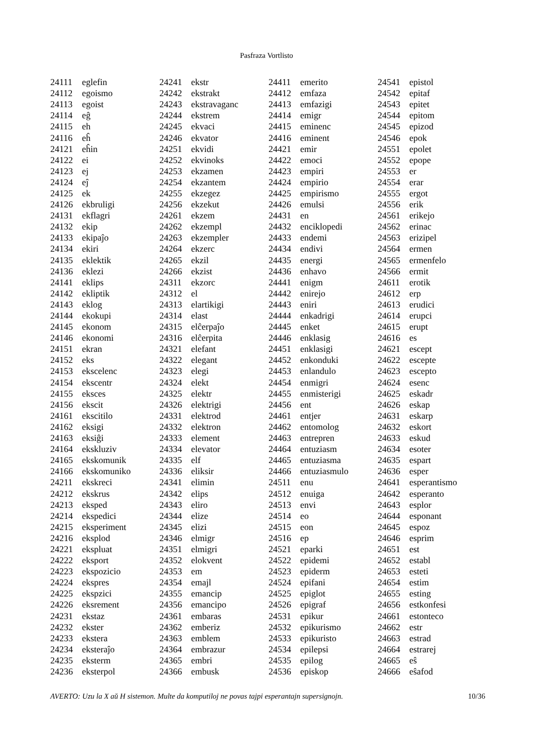Pasfraza Vortlisto
| 24111 | eglefin |
| 24112 | egoismo |
| 24113 | egoist |
| 24114 | eĝ |
| 24115 | eh |
| 24116 | eĥ |
| 24121 | eĥin |
| 24122 | ei |
| 24123 | ej |
| 24124 | eĵ |
| 24125 | ek |
| 24126 | ekbruligi |
| 24131 | ekflagri |
| 24132 | ekip |
| 24133 | ekipaĵo |
| 24134 | ekiri |
| 24135 | eklektik |
| 24136 | eklezi |
| 24141 | eklips |
| 24142 | ekliptik |
| 24143 | eklog |
| 24144 | ekokupi |
| 24145 | ekonom |
| 24146 | ekonomi |
| 24151 | ekran |
| 24152 | eks |
| 24153 | ekscelenc |
| 24154 | ekscentr |
| 24155 | eksces |
| 24156 | ekscit |
| 24161 | ekscitilo |
| 24162 | eksigi |
| 24163 | eksiĝi |
| 24164 | ekskluziv |
| 24165 | ekskomunik |
| 24166 | ekskomuniko |
| 24211 | ekskreci |
| 24212 | ekskrus |
| 24213 | eksped |
| 24214 | ekspedici |
| 24215 | eksperiment |
| 24216 | eksplod |
| 24221 | ekspluat |
| 24222 | eksport |
| 24223 | ekspozicio |
| 24224 | ekspres |
| 24225 | ekspzici |
| 24226 | eksrement |
| 24231 | ekstaz |
| 24232 | ekster |
| 24233 | ekstera |
| 24234 | eksteraĵo |
| 24235 | eksterm |
| 24236 | eksterpol |
| 24241 | ekstr |
| 24242 | ekstrakt |
| 24243 | ekstravaganc |
| 24244 | ekstrem |
| 24245 | ekvaci |
| 24246 | ekvator |
| 24251 | ekvidi |
| 24252 | ekvinoks |
| 24253 | ekzamen |
| 24254 | ekzantem |
| 24255 | ekzegez |
| 24256 | ekzekut |
| 24261 | ekzem |
| 24262 | ekzempl |
| 24263 | ekzempler |
| 24264 | ekzerc |
| 24265 | ekzil |
| 24266 | ekzist |
| 24311 | ekzorc |
| 24312 | el |
| 24313 | elartikigi |
| 24314 | elast |
| 24315 | elĉerpaĵo |
| 24316 | elĉerpita |
| 24321 | elefant |
| 24322 | elegant |
| 24323 | elegi |
| 24324 | elekt |
| 24325 | elektr |
| 24326 | elektrigi |
| 24331 | elektrod |
| 24332 | elektron |
| 24333 | element |
| 24334 | elevator |
| 24335 | elf |
| 24336 | eliksir |
| 24341 | elimin |
| 24342 | elips |
| 24343 | eliro |
| 24344 | elize |
| 24345 | elizi |
| 24346 | elmigr |
| 24351 | elmigri |
| 24352 | elokvent |
| 24353 | em |
| 24354 | emajl |
| 24355 | emancip |
| 24356 | emancipo |
| 24361 | embaras |
| 24362 | emberiz |
| 24363 | emblem |
| 24364 | embrazur |
| 24365 | embri |
| 24366 | embusk |
| 24411 | emerito |
| 24412 | emfaza |
| 24413 | emfazigi |
| 24414 | emigr |
| 24415 | eminenc |
| 24416 | eminent |
| 24421 | emir |
| 24422 | emoci |
| 24423 | empiri |
| 24424 | empirio |
| 24425 | empirismo |
| 24426 | emulsi |
| 24431 | en |
| 24432 | enciklopedi |
| 24433 | endemi |
| 24434 | endivi |
| 24435 | energi |
| 24436 | enhavo |
| 24441 | enigm |
| 24442 | enirejo |
| 24443 | eniri |
| 24444 | enkadrigi |
| 24445 | enket |
| 24446 | enklasig |
| 24451 | enklasigi |
| 24452 | enkonduki |
| 24453 | enlandulo |
| 24454 | enmigri |
| 24455 | enmisterigi |
| 24456 | ent |
| 24461 | entjer |
| 24462 | entomolog |
| 24463 | entrepren |
| 24464 | entuziasm |
| 24465 | entuziasma |
| 24466 | entuziasmulo |
| 24511 | enu |
| 24512 | enuiga |
| 24513 | envi |
| 24514 | eo |
| 24515 | eon |
| 24516 | ep |
| 24521 | eparki |
| 24522 | epidemi |
| 24523 | epiderm |
| 24524 | epifani |
| 24525 | epiglot |
| 24526 | epigraf |
| 24531 | epikur |
| 24532 | epikurismo |
| 24533 | epikuristo |
| 24534 | epilepsi |
| 24535 | epilog |
| 24536 | episkop |
| 24541 | epistol |
| 24542 | epitaf |
| 24543 | epitet |
| 24544 | epitom |
| 24545 | epizod |
| 24546 | epok |
| 24551 | epolet |
| 24552 | epope |
| 24553 | er |
| 24554 | erar |
| 24555 | ergot |
| 24556 | erik |
| 24561 | erikejo |
| 24562 | erinac |
| 24563 | erizipel |
| 24564 | ermen |
| 24565 | ermenfelo |
| 24566 | ermit |
| 24611 | erotik |
| 24612 | erp |
| 24613 | erudici |
| 24614 | erupci |
| 24615 | erupt |
| 24616 | es |
| 24621 | escept |
| 24622 | escepte |
| 24623 | escepto |
| 24624 | esenc |
| 24625 | eskadr |
| 24626 | eskap |
| 24631 | eskarp |
| 24632 | eskort |
| 24633 | eskud |
| 24634 | esoter |
| 24635 | espart |
| 24636 | esper |
| 24641 | esperantismo |
| 24642 | esperanto |
| 24643 | esplor |
| 24644 | esponant |
| 24645 | espoz |
| 24646 | esprim |
| 24651 | est |
| 24652 | establ |
| 24653 | esteti |
| 24654 | estim |
| 24655 | esting |
| 24656 | estkonfesi |
| 24661 | estonteco |
| 24662 | estr |
| 24663 | estrad |
| 24664 | estrarej |
| 24665 | eŝ |
| 24666 | eŝafod |
AVERTO: Uzu la X aŭ H sistemon. Multe da komputiloj ne povas tajpi esperantajn supersignojn. 10/36